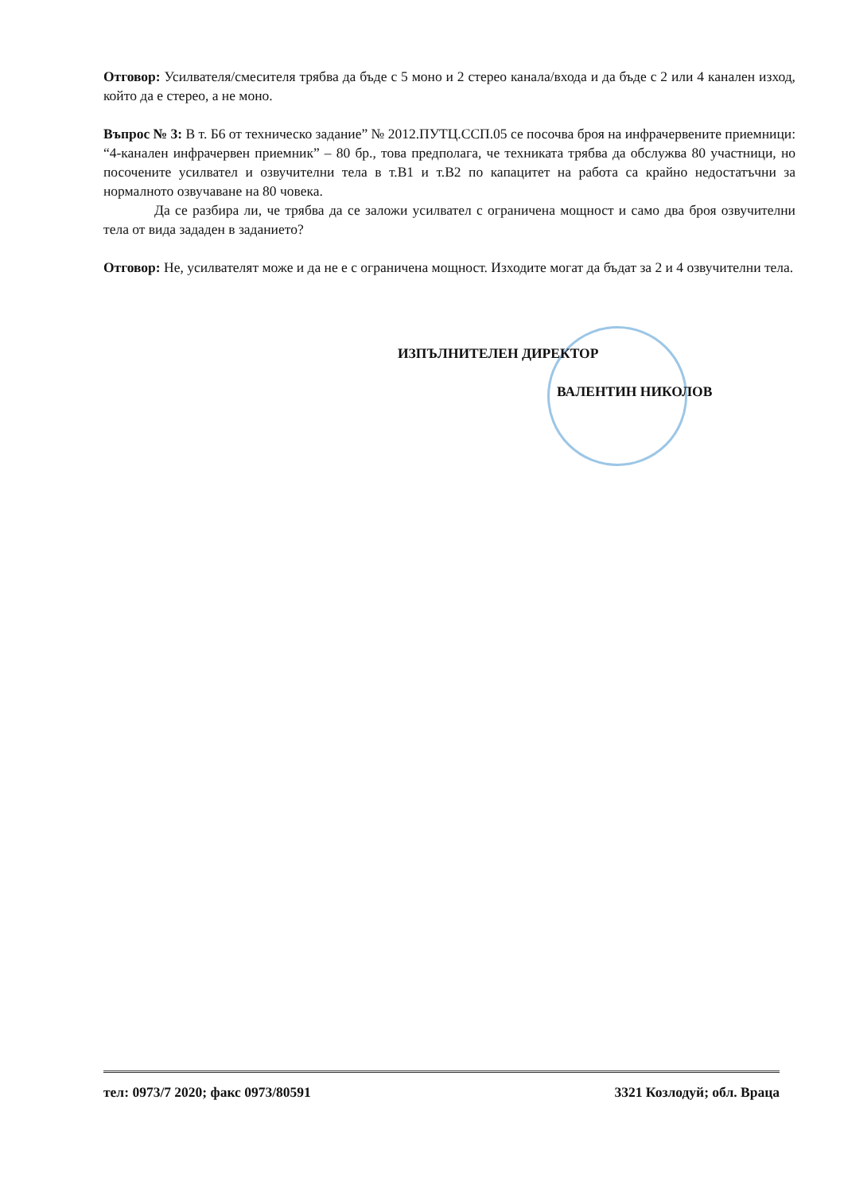Отговор: Усилвателя/смесителя трябва да бъде с 5 моно и 2 стерео канала/входа и да бъде с 2 или 4 канален изход, който да е стерео, а не моно.
Въпрос № 3: В т. Б6 от техническо задание” № 2012.ПУТЦ.ССП.05 се посочва броя на инфрачервените приемници: “4-канален инфрачервен приемник” – 80 бр., това предполага, че техниката трябва да обслужва 80 участници, но посочените усилвател и озвучителни тела в т.В1 и т.В2 по капацитет на работа са крайно недостатъчни за нормалното озвучаване на 80 човека.
Да се разбира ли, че трябва да се заложи усилвател с ограничена мощност и само два броя озвучителни тела от вида зададен в заданието?
Отговор: Не, усилвателят може и да не е с ограничена мощност. Изходите могат да бъдат за 2 и 4 озвучителни тела.
ИЗПЪЛНИТЕЛЕН ДИРЕКТОР
ВАЛЕНТИН НИКОЛОВ
тел: 0973/7 2020; факс 0973/80591 3321 Козлодуй; обл. Враца